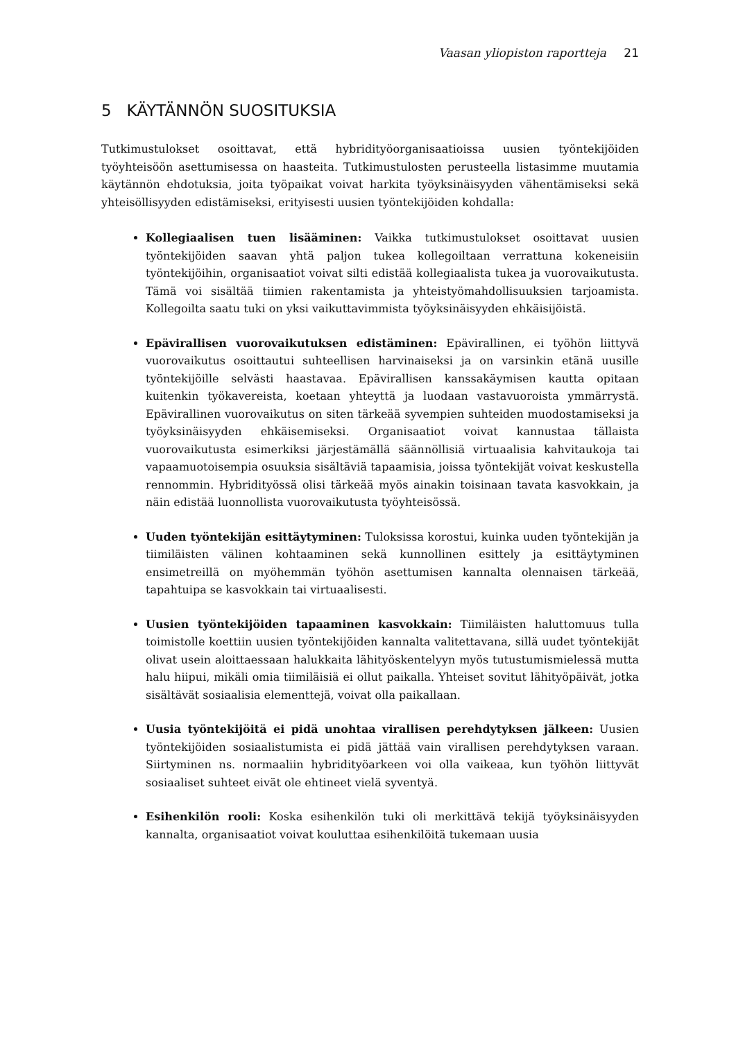Vaasan yliopiston raportteja 21
5 KÄYTÄNNÖN SUOSITUKSIA
Tutkimustulokset osoittavat, että hybridityöorganisaatioissa uusien työntekijöiden työyhteisöön asettumisessa on haasteita. Tutkimustulosten perusteella listasimme muutamia käytännön ehdotuksia, joita työpaikat voivat harkita työyksinäisyyden vähentämiseksi sekä yhteisöllisyyden edistämiseksi, erityisesti uusien työntekijöiden kohdalla:
Kollegiaalisen tuen lisääminen: Vaikka tutkimustulokset osoittavat uusien työntekijöiden saavan yhtä paljon tukea kollegoiltaan verrattuna kokeneisiin työntekijöihin, organisaatiot voivat silti edistää kollegiaalista tukea ja vuorovaikutusta. Tämä voi sisältää tiimien rakentamista ja yhteistyömahdollisuuksien tarjoamista. Kollegoilta saatu tuki on yksi vaikuttavimmista työyksinäisyyden ehkäisijöistä.
Epävirallisen vuorovaikutuksen edistäminen: Epävirallinen, ei työhön liittyvä vuorovaikutus osoittautui suhteellisen harvinaiseksi ja on varsinkin etänä uusille työntekijöille selvästi haastavaa. Epävirallisen kanssakäymisen kautta opitaan kuitenkin työkavereista, koetaan yhteyttä ja luodaan vastavuoroista ymmärrystä. Epävirallinen vuorovaikutus on siten tärkeää syvempien suhteiden muodostamiseksi ja työyksinäisyyden ehkäisemiseksi. Organisaatiot voivat kannustaa tällaista vuorovaikutusta esimerkiksi järjestämällä säännöllisiä virtuaalisia kahvitaukoja tai vapaamuotoisempia osuuksia sisältäviä tapaamisia, joissa työntekijät voivat keskustella rennommin. Hybridityössä olisi tärkeää myös ainakin toisinaan tavata kasvokkain, ja näin edistää luonnollista vuorovaikutusta työyhteisössä.
Uuden työntekijän esittäytyminen: Tuloksissa korostui, kuinka uuden työntekijän ja tiimiläisten välinen kohtaaminen sekä kunnollinen esittely ja esittäytyminen ensimetreillä on myöhemmän työhön asettumisen kannalta olennaisen tärkeää, tapahtuipa se kasvokkain tai virtuaalisesti.
Uusien työntekijöiden tapaaminen kasvokkain: Tiimiläisten haluttomuus tulla toimistolle koettiin uusien työntekijöiden kannalta valitettavana, sillä uudet työntekijät olivat usein aloittaessaan halukkaita lähityöskentelyyn myös tutustumismielessä mutta halu hiipui, mikäli omia tiimiläisiä ei ollut paikalla. Yhteiset sovitut lähityöpäivät, jotka sisältävät sosiaalisia elementtejä, voivat olla paikallaan.
Uusia työntekijöitä ei pidä unohtaa virallisen perehdytyksen jälkeen: Uusien työntekijöiden sosiaalistumista ei pidä jättää vain virallisen perehdytyksen varaan. Siirtyminen ns. normaaliin hybridityöarkeen voi olla vaikeaa, kun työhön liittyvät sosiaaliset suhteet eivät ole ehtineet vielä syventyä.
Esihenkilön rooli: Koska esihenkilön tuki oli merkittävä tekijä työyksinäisyyden kannalta, organisaatiot voivat kouluttaa esihenkilöitä tukemaan uusia